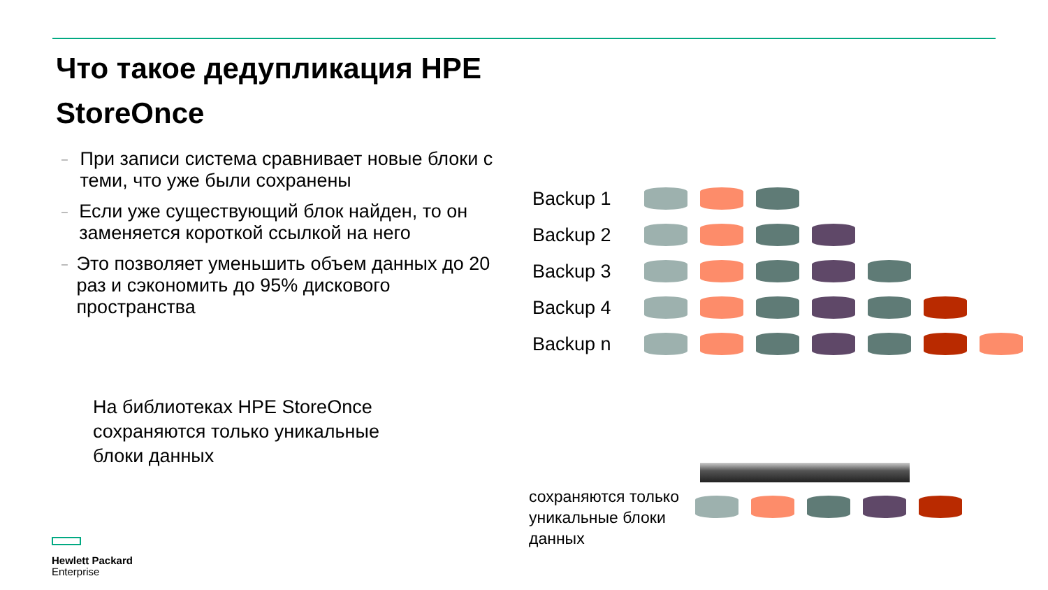Что такое дедупликация HPE StoreOnce
–
При записи система сравнивает новые блоки с теми, что уже были сохранены
–
Если уже существующий блок найден, то он заменяется короткой ссылкой на него
–
Это позволяет уменьшить объем данных до 20 раз и сэкономить до 95% дискового пространства
На библиотеках HPE StoreOnce сохраняются только уникальные блоки данных
Backup 1
Backup 2
Backup 3
Backup 4
Backup n
сохраняются только уникальные блоки данных
Hewlett Packard
Enterprise